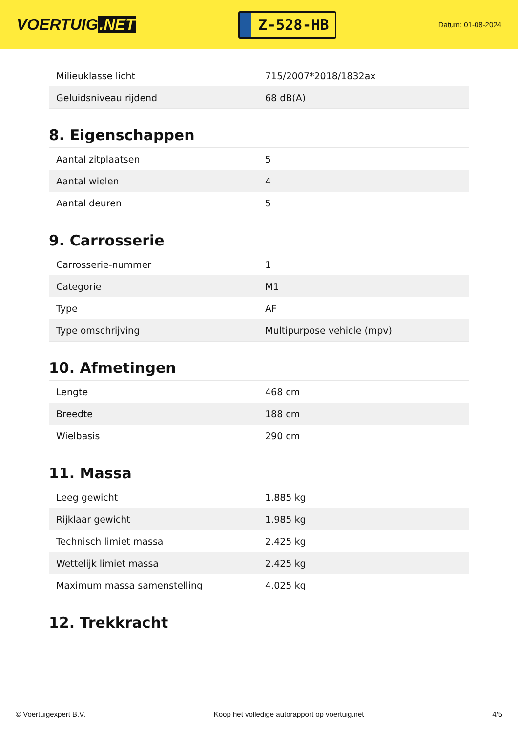VOERTUIG.NET
Z-528-HB
Datum: 01-08-2024
| Milieuklasse licht | 715/2007*2018/1832ax |
| Geluidsniveau rijdend | 68 dB(A) |
8. Eigenschappen
| Aantal zitplaatsen | 5 |
| Aantal wielen | 4 |
| Aantal deuren | 5 |
9. Carrosserie
| Carrosserie-nummer | 1 |
| Categorie | M1 |
| Type | AF |
| Type omschrijving | Multipurpose vehicle (mpv) |
10. Afmetingen
| Lengte | 468 cm |
| Breedte | 188 cm |
| Wielbasis | 290 cm |
11. Massa
| Leeg gewicht | 1.885 kg |
| Rijklaar gewicht | 1.985 kg |
| Technisch limiet massa | 2.425 kg |
| Wettelijk limiet massa | 2.425 kg |
| Maximum massa samenstelling | 4.025 kg |
12. Trekkracht
© Voertuigexpert B.V. Koop het volledige autorapport op voertuig.net 4/5